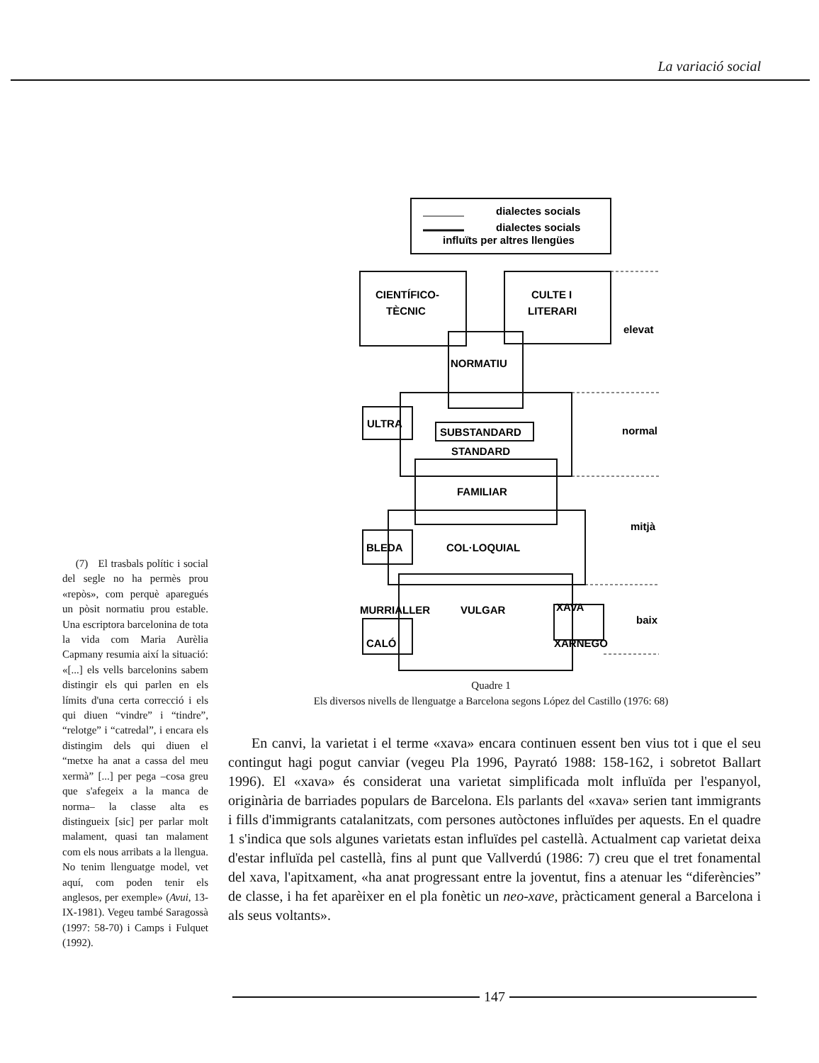La variació social
dialectes socials
dialectes socials
influïts per altres llengües
CIENTÍFICO-
TÈCNIC
CULTE I
LITERARI
elevat
NORMATIU
ULTRA
SUBSTANDARD
STANDARD
normal
FAMILIAR
mitjà
BLEDA
COL·LOQUIAL
MURRIALLER
VULGAR
XAVA
baix
CALÓ
XARNEGO
Quadre 1
Els diversos nivells de llenguatge a Barcelona segons López del Castillo (1976: 68)
(7) El trasbals polític i social del segle no ha permès prou «repòs», com perquè aparegués un pòsit normatiu prou estable. Una escriptora barcelonina de tota la vida com Maria Aurèlia Capmany resumia així la situació: «[...] els vells barcelonins sabem distingir els qui parlen en els límits d'una certa correcció i els qui diuen “vindre” i “tindre”, “relotge” i “catredal”, i encara els distingim dels qui diuen el “metxe ha anat a cassa del meu xermà” [...] per pega –cosa greu que s'afegeix a la manca de norma– la classe alta es distingueix [sic] per parlar molt malament, quasi tan malament com els nous arribats a la llengua. No tenim llenguatge model, vet aquí, com poden tenir els anglesos, per exemple» (Avui, 13-IX-1981). Vegeu també Saragossà (1997: 58-70) i Camps i Fulquet (1992).
En canvi, la varietat i el terme «xava» encara continuen essent ben vius tot i que el seu contingut hagi pogut canviar (vegeu Pla 1996, Payrató 1988: 158-162, i sobretot Ballart 1996). El «xava» és considerat una varietat simplificada molt influïda per l'espanyol, originària de barriades populars de Barcelona. Els parlants del «xava» serien tant immigrants i fills d'immigrants catalanitzats, com persones autòctones influïdes per aquests. En el quadre 1 s'indica que sols algunes varietats estan influïdes pel castellà. Actualment cap varietat deixa d'estar influïda pel castellà, fins al punt que Vallverdú (1986: 7) creu que el tret fonamental del xava, l'apitxament, «ha anat progressant entre la joventut, fins a atenuar les “diferències” de classe, i ha fet aparèixer en el pla fonètic un neo-xave, pràcticament general a Barcelona i als seus voltants».
147